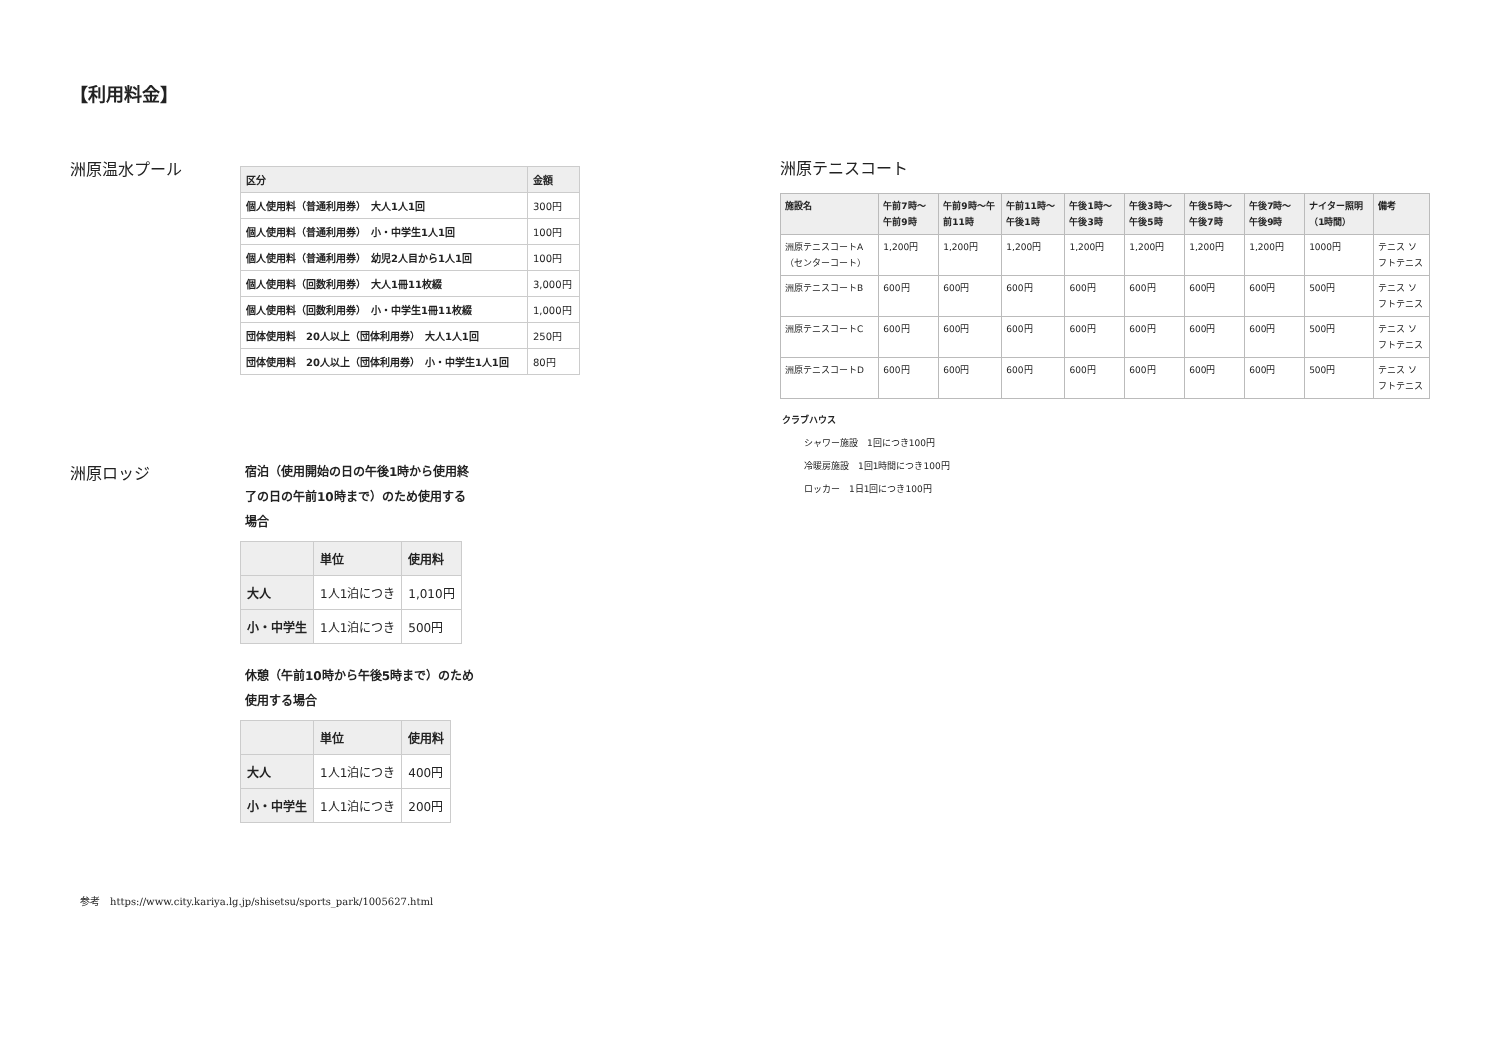【利用料金】
洲原温水プール
| 区分 | 金額 |
| --- | --- |
| 個人使用料（普通利用券） 大人1人1回 | 300円 |
| 個人使用料（普通利用券） 小・中学生1人1回 | 100円 |
| 個人使用料（普通利用券） 幼児2人目から1人1回 | 100円 |
| 個人使用料（回数利用券） 大人1冊11枚綴 | 3,000円 |
| 個人使用料（回数利用券） 小・中学生1冊11枚綴 | 1,000円 |
| 団体使用料 20人以上（団体利用券） 大人1人1回 | 250円 |
| 団体使用料 20人以上（団体利用券） 小・中学生1人1回 | 80円 |
洲原ロッジ
宿泊（使用開始の日の午後1時から使用終了の日の午前10時まで）のため使用する場合
| | 単位 | 使用料 |
| --- | --- | --- |
| 大人 | 1人1泊につき | 1,010円 |
| 小・中学生 | 1人1泊につき | 500円 |
休憩（午前10時から午後5時まで）のため使用する場合
| | 単位 | 使用料 |
| --- | --- | --- |
| 大人 | 1人1泊につき | 400円 |
| 小・中学生 | 1人1泊につき | 200円 |
参考　https://www.city.kariya.lg.jp/shisetsu/sports_park/1005627.html
洲原テニスコート
| 施設名 | 午前7時～午前9時 | 午前9時～午前11時 | 午前11時～午後1時 | 午後1時～午後3時 | 午後3時～午後5時 | 午後5時～午後7時 | 午後7時～午後9時 | ナイター照明（1時間） | 備考 |
| --- | --- | --- | --- | --- | --- | --- | --- | --- | --- |
| 洲原テニスコートA（センターコート） | 1,200円 | 1,200円 | 1,200円 | 1,200円 | 1,200円 | 1,200円 | 1,200円 | 1000円 | テニス ソフトテニス |
| 洲原テニスコートB | 600円 | 600円 | 600円 | 600円 | 600円 | 600円 | 600円 | 500円 | テニス ソフトテニス |
| 洲原テニスコートC | 600円 | 600円 | 600円 | 600円 | 600円 | 600円 | 600円 | 500円 | テニス ソフトテニス |
| 洲原テニスコートD | 600円 | 600円 | 600円 | 600円 | 600円 | 600円 | 600円 | 500円 | テニス ソフトテニス |
クラブハウス
シャワー施設　1回につき100円
冷暖房施設　1回1時間につき100円
ロッカー　1日1回につき100円